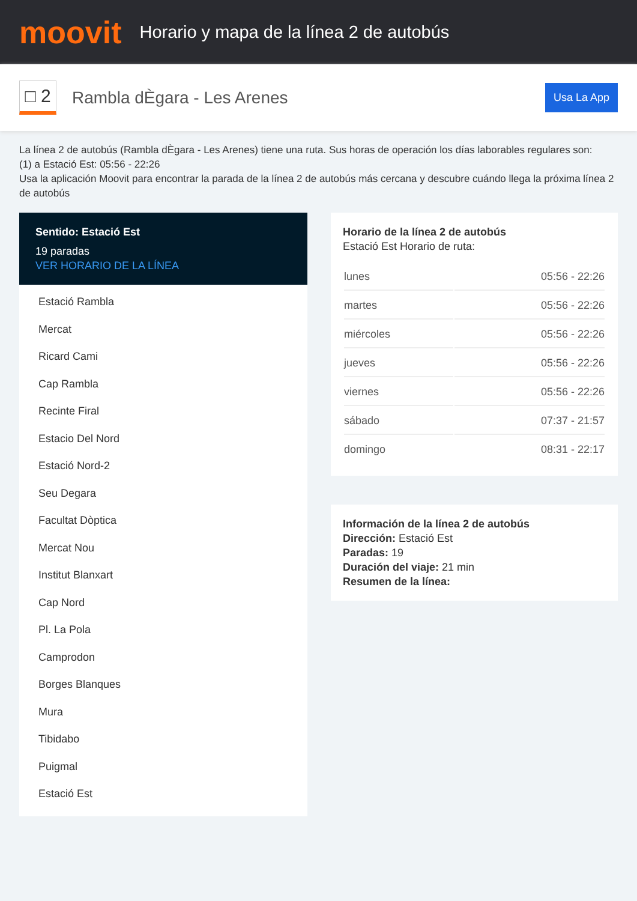moovit
Horario y mapa de la línea 2 de autobús
□ 2
Rambla dÈgara - Les Arenes
Usa La App
La línea 2 de autobús (Rambla dÈgara - Les Arenes) tiene una ruta. Sus horas de operación los días laborables regulares son:
(1) a Estació Est: 05:56 - 22:26
Usa la aplicación Moovit para encontrar la parada de la línea 2 de autobús más cercana y descubre cuándo llega la próxima línea 2 de autobús
Sentido: Estació Est
19 paradas
VER HORARIO DE LA LÍNEA
Estació Rambla
Mercat
Ricard Cami
Cap Rambla
Recinte Firal
Estacio Del Nord
Estació Nord-2
Seu Degara
Facultat Dòptica
Mercat Nou
Institut Blanxart
Cap Nord
Pl. La Pola
Camprodon
Borges Blanques
Mura
Tibidabo
Puigmal
Estació Est
Horario de la línea 2 de autobús
Estació Est Horario de ruta:
| lunes | 05:56 - 22:26 |
| martes | 05:56 - 22:26 |
| miércoles | 05:56 - 22:26 |
| jueves | 05:56 - 22:26 |
| viernes | 05:56 - 22:26 |
| sábado | 07:37 - 21:57 |
| domingo | 08:31 - 22:17 |
Información de la línea 2 de autobús
Dirección: Estació Est
Paradas: 19
Duración del viaje: 21 min
Resumen de la línea: